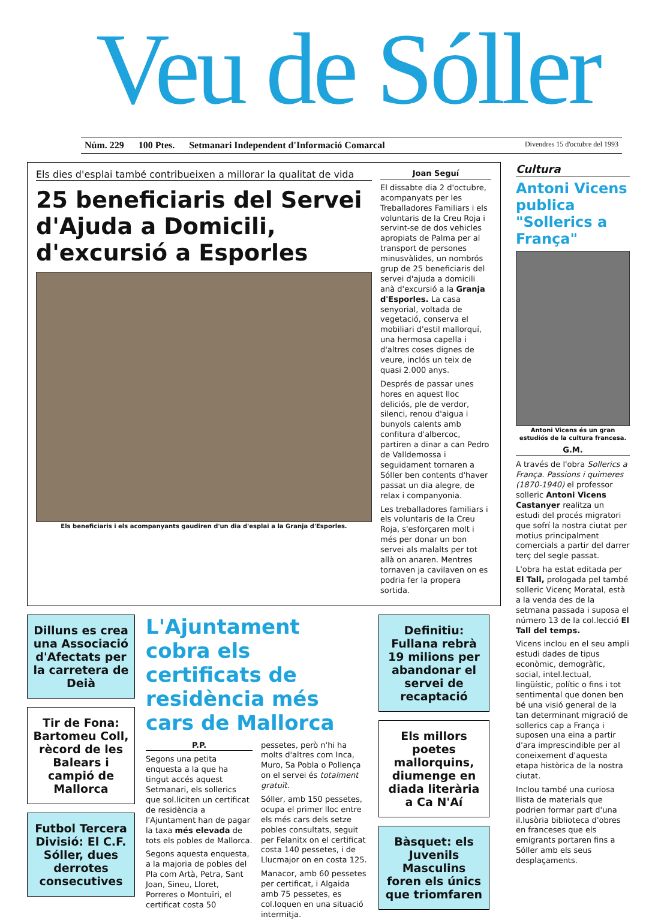Veu de Sóller
Núm. 229 100 Ptes. Setmanari Independent d'Informació Comarcal Divendres 15 d'octubre del 1993
Els dies d'esplai també contribueixen a millorar la qualitat de vida
25 beneficiaris del Servei d'Ajuda a Domicili, d'excursió a Esporles
Els beneficiaris i els acompanyants gaudiren d'un dia d'esplai a la Granja d'Esporles.
Joan Seguí
El dissabte dia 2 d'octubre, acompanyats per les Treballadores Familiars i els voluntaris de la Creu Roja i servint-se de dos vehicles apropiats de Palma per al transport de persones minusvàlides, un nombrós grup de 25 beneficiaris del servei d'ajuda a domicili anà d'excursió a la Granja d'Esporles. La casa senyorial, voltada de vegetació, conserva el mobiliari d'estil mallorquí, una hermosa capella i d'altres coses dignes de veure, inclós un teix de quasi 2.000 anys.
Després de passar unes hores en aquest lloc deliciós, ple de verdor, silenci, renou d'aigua i bunyols calents amb confitura d'albercoc, partiren a dinar a can Pedro de Valldemossa i seguidament tornaren a Sóller ben contents d'haver passat un dia alegre, de relax i companyonia.
Les treballadores familiars i els voluntaris de la Creu Roja, s'esforçaren molt i més per donar un bon servei als malalts per tot allà on anaren. Mentres tornaven ja cavilaven on es podria fer la propera sortida.
Dilluns es crea una Associació d'Afectats per la carretera de Deià
Tir de Fona: Bartomeu Coll, rècord de les Balears i campió de Mallorca
Futbol Tercera Divisió: El C.F. Sóller, dues derrotes consecutives
L'Ajuntament cobra els certificats de residència més cars de Mallorca
P.P.
Segons una petita enquesta a la que ha tingut accés aquest Setmanari, els sollerics que sol.liciten un certificat de residència a l'Ajuntament han de pagar la taxa més elevada de tots els pobles de Mallorca.
Segons aquesta enquesta, a la majoria de pobles del Pla com Artà, Petra, Sant Joan, Sineu, Lloret, Porreres o Montuïri, el certificat costa 50 pessetes, però n'hi ha molts d'altres com Inca, Muro, Sa Pobla o Pollença on el servei és totalment gratuït.
Sóller, amb 150 pessetes, ocupa el primer lloc entre els més cars dels setze pobles consultats, seguit per Felanitx on el certificat costa 140 pessetes, i de Llucmajor on en costa 125.
Manacor, amb 60 pessetes per certificat, i Algaida amb 75 pessetes, es col.loquen en una situació intermitja.
Definitiu: Fullana rebrà 19 milions per abandonar el servei de recaptació
Els millors poetes mallorquins, diumenge en diada literària a Ca N'Aí
Bàsquet: els Juvenils Masculins foren els únics que triomfaren
Cultura
Antoni Vicens publica "Sollerics a França"
Antoni Vicens és un gran estudiós de la cultura francesa.
G.M.
A través de l'obra Sollerics a França. Passions i quimeres (1870-1940) el professor solleric Antoni Vicens Castanyer realitza un estudi del procés migratori que sofrí la nostra ciutat per motius principalment comercials a partir del darrer terç del segle passat.
L'obra ha estat editada per El Tall, prologada pel també solleric Vicenç Moratal, està a la venda des de la setmana passada i suposa el número 13 de la col.lecció El Tall del temps.
Vicens inclou en el seu ampli estudi dades de tipus econòmic, demogràfic, social, intel.lectual, lingüístic, polític o fins i tot sentimental que donen ben bé una visió general de la tan determinant migració de sollerics cap a França i suposen una eina a partir d'ara imprescindible per al coneixement d'aquesta etapa històrica de la nostra ciutat.
Inclou també una curiosa llista de materials que podrien formar part d'una il.lusòria biblioteca d'obres en franceses que els emigrants portaren fins a Sóller amb els seus desplaçaments.